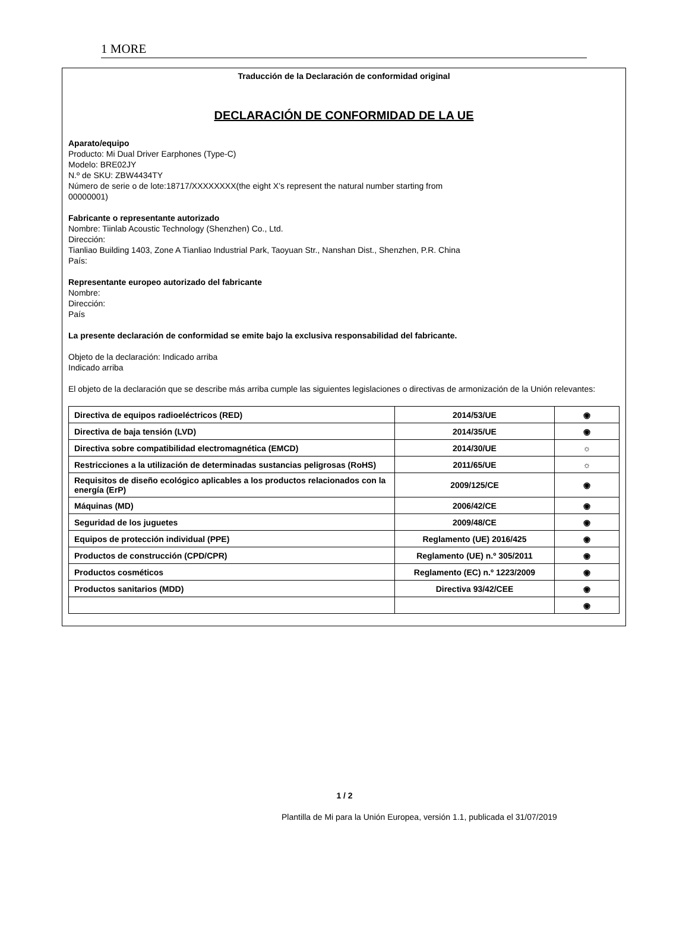1 MORE
Traducción de la Declaración de conformidad original
DECLARACIÓN DE CONFORMIDAD DE LA UE
Aparato/equipo
Producto: Mi Dual Driver Earphones (Type-C)
Modelo: BRE02JY
N.º de SKU: ZBW4434TY
Número de serie o de lote:18717/XXXXXXXX(the eight X’s represent the natural number starting from
00000001)
Fabricante o representante autorizado
Nombre: Tiinlab Acoustic Technology (Shenzhen) Co., Ltd.
Dirección:
Tianliao Building 1403, Zone A Tianliao Industrial Park, Taoyuan Str., Nanshan Dist., Shenzhen, P.R. China
País:
Representante europeo autorizado del fabricante
Nombre:
Dirección:
País
La presente declaración de conformidad se emite bajo la exclusiva responsabilidad del fabricante.
Objeto de la declaración: Indicado arriba
Indicado arriba
El objeto de la declaración que se describe más arriba cumple las siguientes legislaciones o directivas de armonización de la Unión relevantes:
| Directiva de equipos radioeléctricos (RED) | 2014/53/UE | ◉ |
| Directiva de baja tensión (LVD) | 2014/35/UE | ◉ |
| Directiva sobre compatibilidad electromagnética (EMCD) | 2014/30/UE | ☼ |
| Restricciones a la utilización de determinadas sustancias peligrosas (RoHS) | 2011/65/UE | ☼ |
| Requisitos de diseño ecológico aplicables a los productos relacionados con la energía (ErP) | 2009/125/CE | ◉ |
| Máquinas (MD) | 2006/42/CE | ◉ |
| Seguridad de los juguetes | 2009/48/CE | ◉ |
| Equipos de protección individual (PPE) | Reglamento (UE) 2016/425 | ◉ |
| Productos de construcción (CPD/CPR) | Reglamento (UE) n.º 305/2011 | ◉ |
| Productos cosméticos | Reglamento (EC) n.º 1223/2009 | ◉ |
| Productos sanitarios (MDD) | Directiva 93/42/CEE | ◉ |
| | | ◉ |
1 / 2
Plantilla de Mi para la Unión Europea, versión 1.1, publicada el 31/07/2019